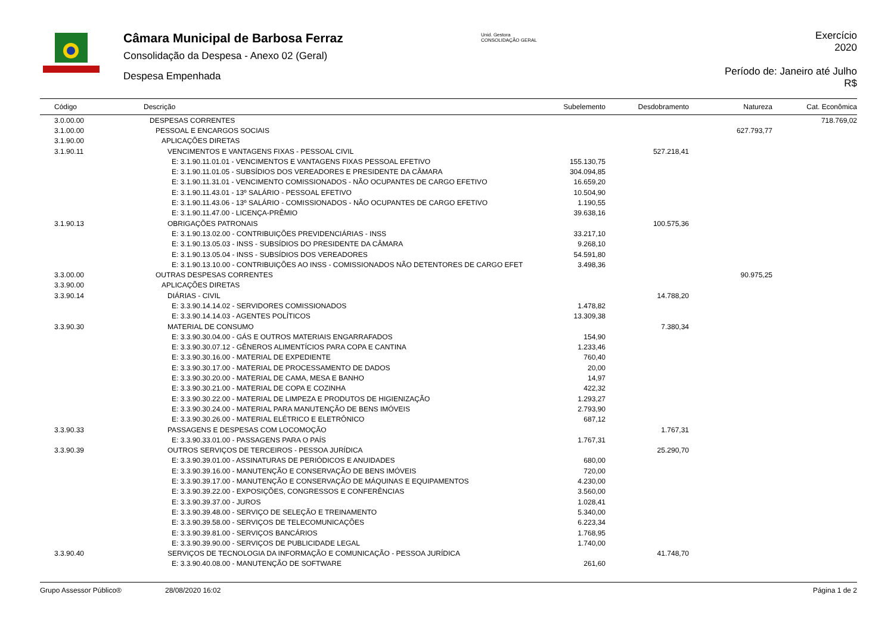Câmara Municipal de Barbosa Ferraz
Consolidação da Despesa - Anexo 02 (Geral)
Despesa Empenhada
Unid. Gestora
CONSOLIDAÇÃO GERAL
Exercício
2020
Período de: Janeiro até Julho
R$
| Código | Descrição | Subelemento | Desdobramento | Natureza | Cat. Econômica |
| --- | --- | --- | --- | --- | --- |
| 3.0.00.00 | DESPESAS CORRENTES | | | | 718.769,02 |
| 3.1.00.00 | PESSOAL E ENCARGOS SOCIAIS | | | 627.793,77 | |
| 3.1.90.00 | APLICAÇÕES DIRETAS | | | | |
| 3.1.90.11 | VENCIMENTOS E VANTAGENS FIXAS - PESSOAL CIVIL | | 527.218,41 | | |
| | E: 3.1.90.11.01.01 - VENCIMENTOS E VANTAGENS FIXAS PESSOAL EFETIVO | 155.130,75 | | | |
| | E: 3.1.90.11.01.05 - SUBSÍDIOS DOS VEREADORES E PRESIDENTE DA CÂMARA | 304.094,85 | | | |
| | E: 3.1.90.11.31.01 - VENCIMENTO COMISSIONADOS - NÃO OCUPANTES DE CARGO EFETIVO | 16.659,20 | | | |
| | E: 3.1.90.11.43.01 - 13º SALÁRIO - PESSOAL EFETIVO | 10.504,90 | | | |
| | E: 3.1.90.11.43.06 - 13º SALÁRIO - COMISSIONADOS - NÃO OCUPANTES DE CARGO EFETIVO | 1.190,55 | | | |
| | E: 3.1.90.11.47.00 - LICENÇA-PRÊMIO | 39.638,16 | | | |
| 3.1.90.13 | OBRIGAÇÕES PATRONAIS | | 100.575,36 | | |
| | E: 3.1.90.13.02.00 - CONTRIBUIÇÕES PREVIDENCIÁRIAS - INSS | 33.217,10 | | | |
| | E: 3.1.90.13.05.03 - INSS - SUBSÍDIOS DO PRESIDENTE DA CÂMARA | 9.268,10 | | | |
| | E: 3.1.90.13.05.04 - INSS - SUBSÍDIOS DOS VEREADORES | 54.591,80 | | | |
| | E: 3.1.90.13.10.00 - CONTRIBUIÇÕES AO INSS - COMISSIONADOS NÃO DETENTORES DE CARGO EFET | 3.498,36 | | | |
| 3.3.00.00 | OUTRAS DESPESAS CORRENTES | | | 90.975,25 | |
| 3.3.90.00 | APLICAÇÕES DIRETAS | | | | |
| 3.3.90.14 | DIÁRIAS - CIVIL | | 14.788,20 | | |
| | E: 3.3.90.14.14.02 - SERVIDORES COMISSIONADOS | 1.478,82 | | | |
| | E: 3.3.90.14.14.03 - AGENTES POLÍTICOS | 13.309,38 | | | |
| 3.3.90.30 | MATERIAL DE CONSUMO | | 7.380,34 | | |
| | E: 3.3.90.30.04.00 - GÁS E OUTROS MATERIAIS ENGARRAFADOS | 154,90 | | | |
| | E: 3.3.90.30.07.12 - GÊNEROS ALIMENTÍCIOS PARA COPA E CANTINA | 1.233,46 | | | |
| | E: 3.3.90.30.16.00 - MATERIAL DE EXPEDIENTE | 760,40 | | | |
| | E: 3.3.90.30.17.00 - MATERIAL DE PROCESSAMENTO DE DADOS | 20,00 | | | |
| | E: 3.3.90.30.20.00 - MATERIAL DE CAMA, MESA E BANHO | 14,97 | | | |
| | E: 3.3.90.30.21.00 - MATERIAL DE COPA E COZINHA | 422,32 | | | |
| | E: 3.3.90.30.22.00 - MATERIAL DE LIMPEZA E PRODUTOS DE HIGIENIZAÇÃO | 1.293,27 | | | |
| | E: 3.3.90.30.24.00 - MATERIAL PARA MANUTENÇÃO DE BENS IMÓVEIS | 2.793,90 | | | |
| | E: 3.3.90.30.26.00 - MATERIAL ELÉTRICO E ELETRÔNICO | 687,12 | | | |
| 3.3.90.33 | PASSAGENS E DESPESAS COM LOCOMOÇÃO | | 1.767,31 | | |
| | E: 3.3.90.33.01.00 - PASSAGENS PARA O PAÍS | 1.767,31 | | | |
| 3.3.90.39 | OUTROS SERVIÇOS DE TERCEIROS - PESSOA JURÍDICA | | 25.290,70 | | |
| | E: 3.3.90.39.01.00 - ASSINATURAS DE PERIÓDICOS E ANUIDADES | 680,00 | | | |
| | E: 3.3.90.39.16.00 - MANUTENÇÃO E CONSERVAÇÃO DE BENS IMÓVEIS | 720,00 | | | |
| | E: 3.3.90.39.17.00 - MANUTENÇÃO E CONSERVAÇÃO DE MÁQUINAS E EQUIPAMENTOS | 4.230,00 | | | |
| | E: 3.3.90.39.22.00 - EXPOSIÇÕES, CONGRESSOS E CONFERÊNCIAS | 3.560,00 | | | |
| | E: 3.3.90.39.37.00 - JUROS | 1.028,41 | | | |
| | E: 3.3.90.39.48.00 - SERVIÇO DE SELEÇÃO E TREINAMENTO | 5.340,00 | | | |
| | E: 3.3.90.39.58.00 - SERVIÇOS DE TELECOMUNICAÇÕES | 6.223,34 | | | |
| | E: 3.3.90.39.81.00 - SERVIÇOS BANCÁRIOS | 1.768,95 | | | |
| | E: 3.3.90.39.90.00 - SERVIÇOS DE PUBLICIDADE LEGAL | 1.740,00 | | | |
| 3.3.90.40 | SERVIÇOS DE TECNOLOGIA DA INFORMAÇÃO E COMUNICAÇÃO - PESSOA JURÍDICA | | 41.748,70 | | |
| | E: 3.3.90.40.08.00 - MANUTENÇÃO DE SOFTWARE | 261,60 | | | |
Grupo Assessor Público® 28/08/2020 16:02 Página 1 de 2